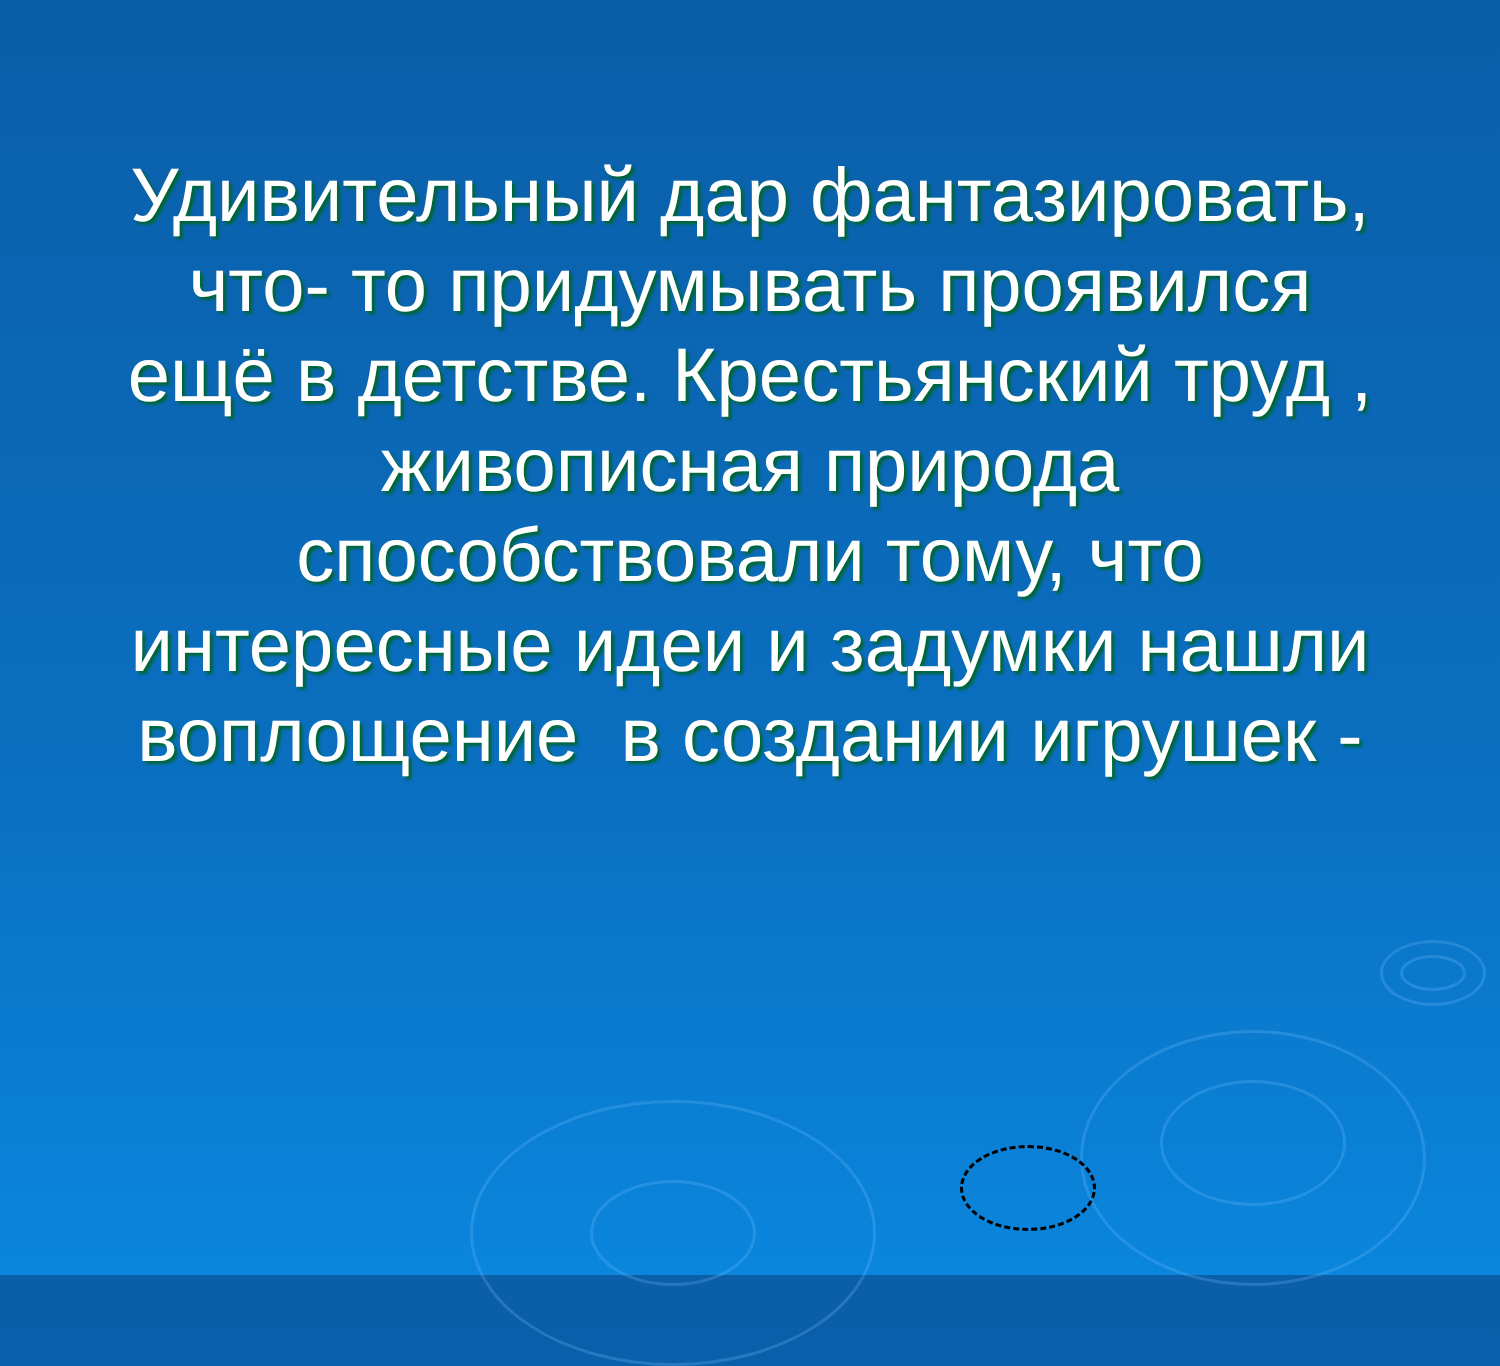Удивительный дар фантазировать, что- то придумывать проявился ещё в детстве. Крестьянский труд , живописная природа способствовали тому, что интересные идеи и задумки нашли воплощение в создании игрушек -